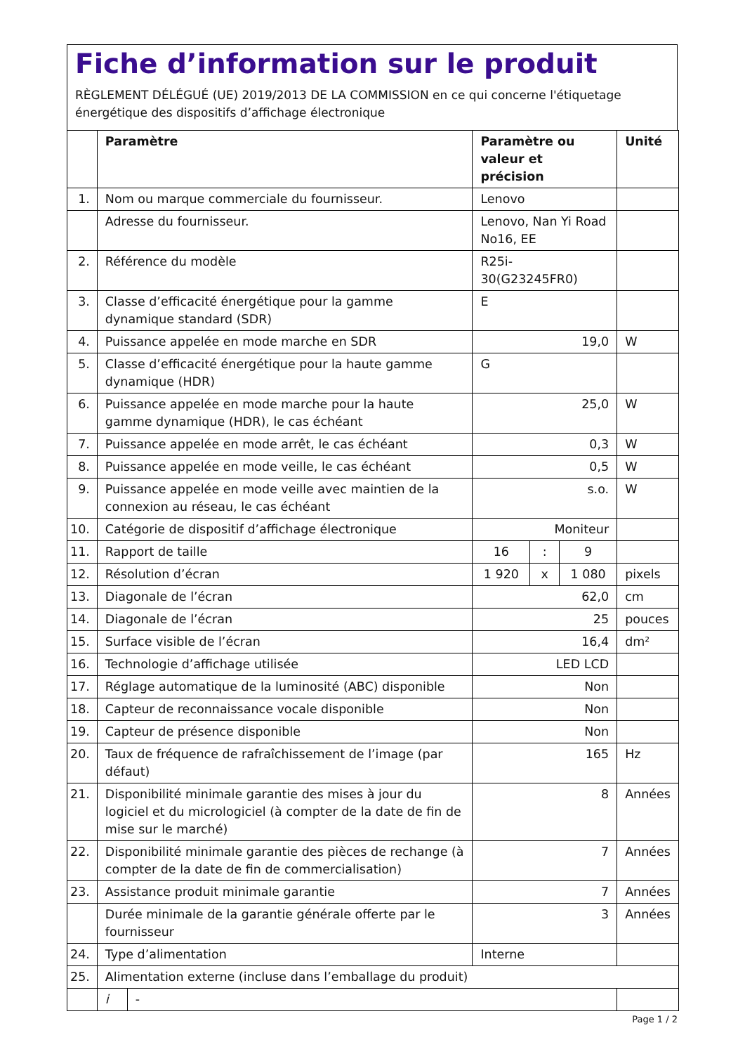Fiche d’information sur le produit
RÈGLEMENT DÉLÉGUÉ (UE) 2019/2013 DE LA COMMISSION en ce qui concerne l'étiquetage énergétique des dispositifs d’affichage électronique
| | Paramètre | | Paramètre ou valeur et précision | | | Unité |
| --- | --- | --- | --- | --- | --- | --- |
| 1. | Nom ou marque commerciale du fournisseur. | | Lenovo | | | |
| | Adresse du fournisseur. | | Lenovo, Nan Yi Road No16, EE | | | |
| 2. | Référence du modèle | | R25i-30(G23245FR0) | | | |
| 3. | Classe d’efficacité énergétique pour la gamme dynamique standard (SDR) | | E | | | |
| 4. | Puissance appelée en mode marche en SDR | | 19,0 | | | W |
| 5. | Classe d’efficacité énergétique pour la haute gamme dynamique (HDR) | | G | | | |
| 6. | Puissance appelée en mode marche pour la haute gamme dynamique (HDR), le cas échéant | | 25,0 | | | W |
| 7. | Puissance appelée en mode arrêt, le cas échéant | | 0,3 | | | W |
| 8. | Puissance appelée en mode veille, le cas échéant | | 0,5 | | | W |
| 9. | Puissance appelée en mode veille avec maintien de la connexion au réseau, le cas échéant | | s.o. | | | W |
| 10. | Catégorie de dispositif d’affichage électronique | | Moniteur | | | |
| 11. | Rapport de taille | | 16 | : | 9 | |
| 12. | Résolution d’écran | | 1 920 | x | 1 080 | pixels |
| 13. | Diagonale de l’écran | | 62,0 | | | cm |
| 14. | Diagonale de l’écran | | 25 | | | pouces |
| 15. | Surface visible de l’écran | | 16,4 | | | dm² |
| 16. | Technologie d’affichage utilisée | | LED LCD | | | |
| 17. | Réglage automatique de la luminosité (ABC) disponible | | Non | | | |
| 18. | Capteur de reconnaissance vocale disponible | | Non | | | |
| 19. | Capteur de présence disponible | | Non | | | |
| 20. | Taux de fréquence de rafraîchissement de l’image (par défaut) | | 165 | | | Hz |
| 21. | Disponibilité minimale garantie des mises à jour du logiciel et du micrologiciel (à compter de la date de fin de mise sur le marché) | | 8 | | | Années |
| 22. | Disponibilité minimale garantie des pièces de rechange (à compter de la date de fin de commercialisation) | | 7 | | | Années |
| 23. | Assistance produit minimale garantie | | 7 | | | Années |
| | Durée minimale de la garantie générale offerte par le fournisseur | | 3 | | | Années |
| 24. | Type d’alimentation | | Interne | | | |
| 25. | Alimentation externe (incluse dans l’emballage du produit) | | | | | |
| | i | - | | | | |
Page 1 / 2